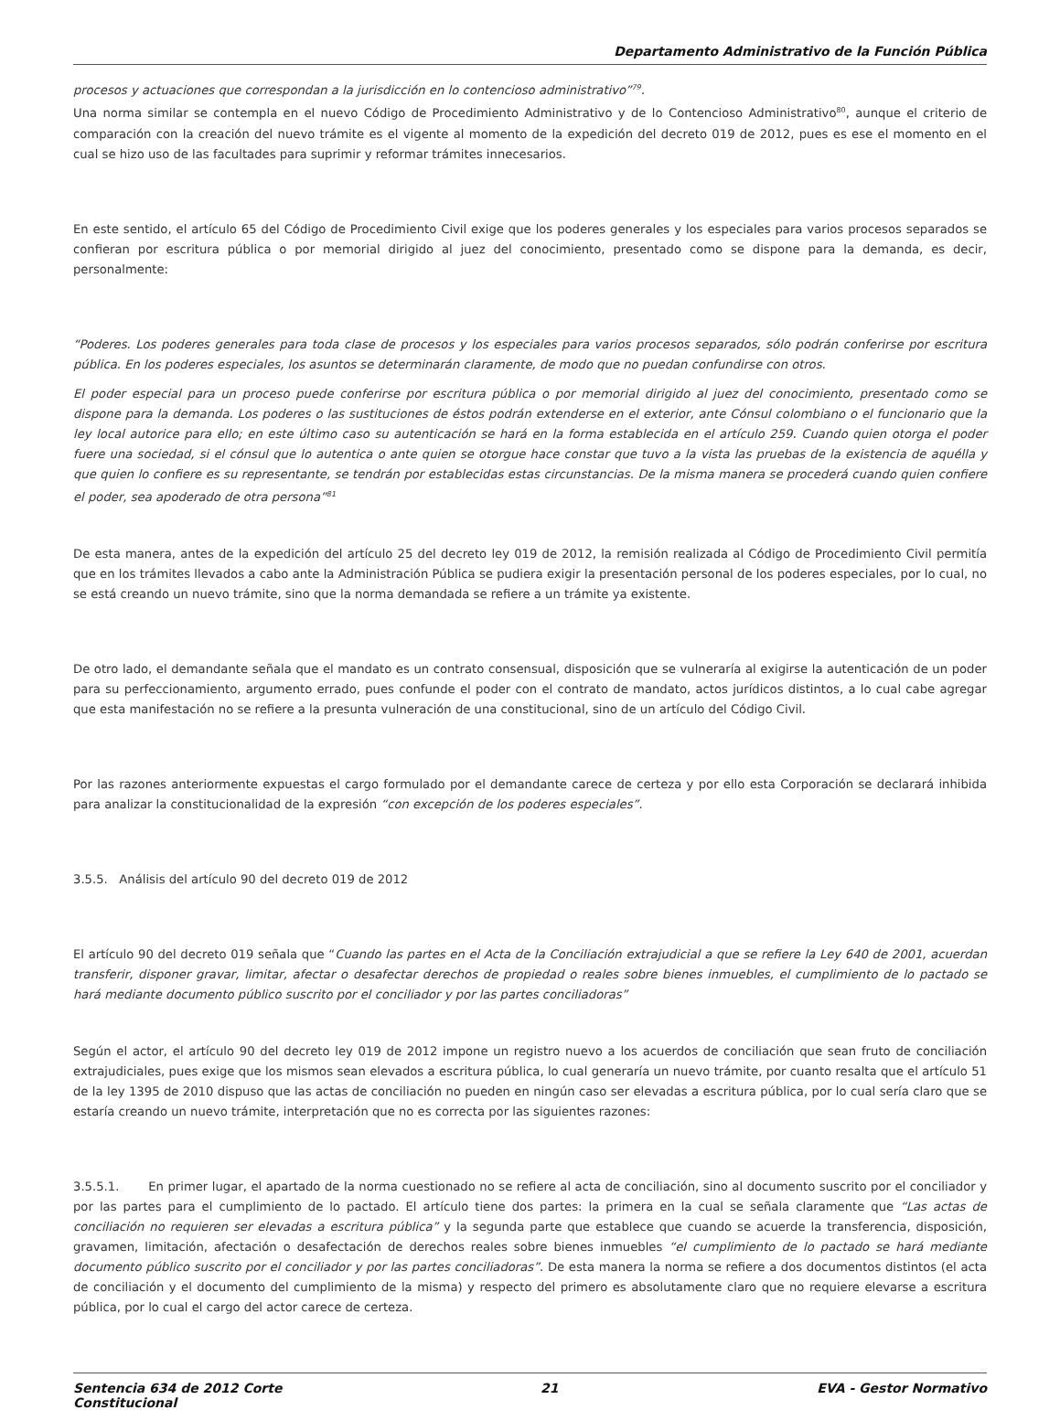Departamento Administrativo de la Función Pública
procesos y actuaciones que correspondan a la jurisdicción en lo contencioso administrativo”<sup>79</sup>.
Una norma similar se contempla en el nuevo Código de Procedimiento Administrativo y de lo Contencioso Administrativo<sup>80</sup>, aunque el criterio de comparación con la creación del nuevo trámite es el vigente al momento de la expedición del decreto 019 de 2012, pues es ese el momento en el cual se hizo uso de las facultades para suprimir y reformar trámites innecesarios.
En este sentido, el artículo 65 del Código de Procedimiento Civil exige que los poderes generales y los especiales para varios procesos separados se confieran por escritura pública o por memorial dirigido al juez del conocimiento, presentado como se dispone para la demanda, es decir, personalmente:
“Poderes. Los poderes generales para toda clase de procesos y los especiales para varios procesos separados, sólo podrán conferirse por escritura pública. En los poderes especiales, los asuntos se determinarán claramente, de modo que no puedan confundirse con otros.
El poder especial para un proceso puede conferirse por escritura pública o por memorial dirigido al juez del conocimiento, presentado como se dispone para la demanda. Los poderes o las sustituciones de éstos podrán extenderse en el exterior, ante Cónsul colombiano o el funcionario que la ley local autorice para ello; en este último caso su autenticación se hará en la forma establecida en el artículo 259. Cuando quien otorga el poder fuere una sociedad, si el cónsul que lo autentica o ante quien se otorgue hace constar que tuvo a la vista las pruebas de la existencia de aquélla y que quien lo confiere es su representante, se tendrán por establecidas estas circunstancias. De la misma manera se procederá cuando quien confiere el poder, sea apoderado de otra persona”<sup>81</sup>
De esta manera, antes de la expedición del artículo 25 del decreto ley 019 de 2012, la remisión realizada al Código de Procedimiento Civil permitía que en los trámites llevados a cabo ante la Administración Pública se pudiera exigir la presentación personal de los poderes especiales, por lo cual, no se está creando un nuevo trámite, sino que la norma demandada se refiere a un trámite ya existente.
De otro lado, el demandante señala que el mandato es un contrato consensual, disposición que se vulneraría al exigirse la autenticación de un poder para su perfeccionamiento, argumento errado, pues confunde el poder con el contrato de mandato, actos jurídicos distintos, a lo cual cabe agregar que esta manifestación no se refiere a la presunta vulneración de una constitucional, sino de un artículo del Código Civil.
Por las razones anteriormente expuestas el cargo formulado por el demandante carece de certeza y por ello esta Corporación se declarará inhibida para analizar la constitucionalidad de la expresión “con excepción de los poderes especiales”.
3.5.5. Análisis del artículo 90 del decreto 019 de 2012
El artículo 90 del decreto 019 señala que “Cuando las partes en el Acta de la Conciliación extrajudicial a que se refiere la Ley 640 de 2001, acuerdan transferir, disponer gravar, limitar, afectar o desafectar derechos de propiedad o reales sobre bienes inmuebles, el cumplimiento de lo pactado se hará mediante documento público suscrito por el conciliador y por las partes conciliadoras”
Según el actor, el artículo 90 del decreto ley 019 de 2012 impone un registro nuevo a los acuerdos de conciliación que sean fruto de conciliación extrajudiciales, pues exige que los mismos sean elevados a escritura pública, lo cual generaría un nuevo trámite, por cuanto resalta que el artículo 51 de la ley 1395 de 2010 dispuso que las actas de conciliación no pueden en ningún caso ser elevadas a escritura pública, por lo cual sería claro que se estaría creando un nuevo trámite, interpretación que no es correcta por las siguientes razones:
3.5.5.1. En primer lugar, el apartado de la norma cuestionado no se refiere al acta de conciliación, sino al documento suscrito por el conciliador y por las partes para el cumplimiento de lo pactado. El artículo tiene dos partes: la primera en la cual se señala claramente que “Las actas de conciliación no requieren ser elevadas a escritura pública” y la segunda parte que establece que cuando se acuerde la transferencia, disposición, gravamen, limitación, afectación o desafectación de derechos reales sobre bienes inmuebles “el cumplimiento de lo pactado se hará mediante documento público suscrito por el conciliador y por las partes conciliadoras”. De esta manera la norma se refiere a dos documentos distintos (el acta de conciliación y el documento del cumplimiento de la misma) y respecto del primero es absolutamente claro que no requiere elevarse a escritura pública, por lo cual el cargo del actor carece de certeza.
Sentencia 634 de 2012 Corte
Constitucional
21 EVA - Gestor Normativo